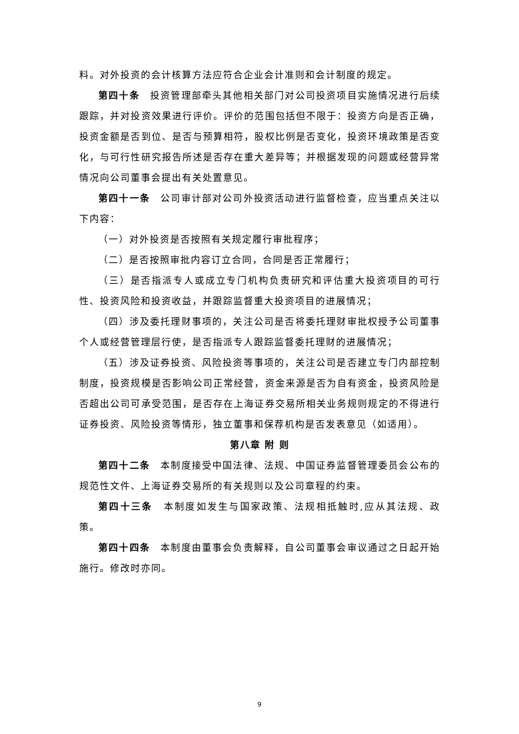料。对外投资的会计核算方法应符合企业会计准则和会计制度的规定。
第四十条　投资管理部牵头其他相关部门对公司投资项目实施情况进行后续跟踪，并对投资效果进行评价。评价的范围包括但不限于：投资方向是否正确，投资金额是否到位、是否与预算相符，股权比例是否变化，投资环境政策是否变化，与可行性研究报告所述是否存在重大差异等；并根据发现的问题或经营异常情况向公司董事会提出有关处置意见。
第四十一条　公司审计部对公司外投资活动进行监督检查，应当重点关注以下内容：
（一）对外投资是否按照有关规定履行审批程序；
（二）是否按照审批内容订立合同，合同是否正常履行；
（三）是否指派专人或成立专门机构负责研究和评估重大投资项目的可行性、投资风险和投资收益，并跟踪监督重大投资项目的进展情况；
（四）涉及委托理财事项的，关注公司是否将委托理财审批权授予公司董事个人或经营管理层行使，是否指派专人跟踪监督委托理财的进展情况；
（五）涉及证券投资、风险投资等事项的，关注公司是否建立专门内部控制制度，投资规模是否影响公司正常经营，资金来源是否为自有资金，投资风险是否超出公司可承受范围，是否存在上海证券交易所相关业务规则规定的不得进行证券投资、风险投资等情形，独立董事和保荐机构是否发表意见（如适用）。
第八章 附 则
第四十二条　本制度接受中国法律、法规、中国证券监督管理委员会公布的规范性文件、上海证券交易所的有关规则以及公司章程的约束。
第四十三条　本制度如发生与国家政策、法规相抵触时,应从其法规、政策。
第四十四条　本制度由董事会负责解释，自公司董事会审议通过之日起开始施行。修改时亦同。
9